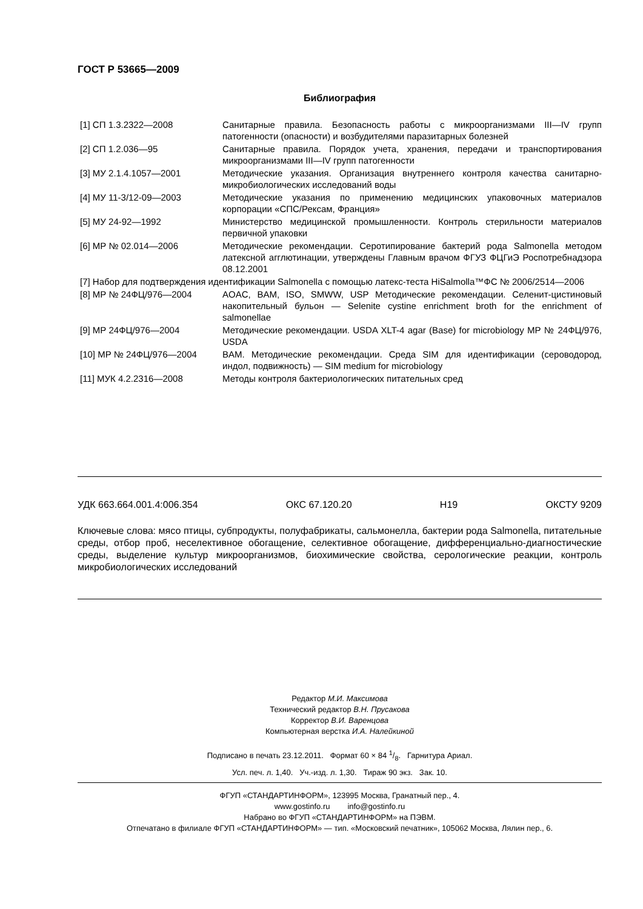ГОСТ Р 53665—2009
Библиография
| [1] СП 1.3.2322—2008 | Санитарные правила. Безопасность работы с микроорганизмами III—IV групп патогенности (опасности) и возбудителями паразитарных болезней |
| [2] СП 1.2.036—95 | Санитарные правила. Порядок учета, хранения, передачи и транспортирования микроорганизмами III—IV групп патогенности |
| [3] МУ 2.1.4.1057—2001 | Методические указания. Организация внутреннего контроля качества санитарно-микробиологических исследований воды |
| [4] МУ 11-3/12-09—2003 | Методические указания по применению медицинских упаковочных материалов корпорации «СПС/Рексам, Франция» |
| [5] МУ 24-92—1992 | Министерство медицинской промышленности. Контроль стерильности материалов первичной упаковки |
| [6] МР № 02.014—2006 | Методические рекомендации. Серотипирование бактерий рода Salmonella методом латексной агглютинации, утверждены Главным врачом ФГУЗ ФЦГиЭ Роспотребнадзора 08.12.2001 |
| [7] Набор для подтверждения идентификации Salmonella с помощью латекс-теста HiSalmolla™ФС № 2006/2514—2006 | |
| [8] МР № 24ФЦ/976—2004 | AOAC, BAM, ISO, SMWW, USP Методические рекомендации. Селенит-цистиновый накопительный бульон — Selenite cystine enrichment broth for the enrichment of salmonellae |
| [9] МР 24ФЦ/976—2004 | Методические рекомендации. USDA XLT-4 agar (Base) for microbiology МР № 24ФЦ/976, USDA |
| [10] МР № 24ФЦ/976—2004 | BAM. Методические рекомендации. Среда SIM для идентификации (сероводород, индол, подвижность) — SIM medium for microbiology |
| [11] МУК 4.2.2316—2008 | Методы контроля бактериологических питательных сред |
УДК 663.664.001.4:006.354 ОКС 67.120.20 Н19 ОКСТУ 9209
Ключевые слова: мясо птицы, субпродукты, полуфабрикаты, сальмонелла, бактерии рода Salmonella, питательные среды, отбор проб, неселективное обогащение, селективное обогащение, дифференциально-диагностические среды, выделение культур микроорганизмов, биохимические свойства, серологические реакции, контроль микробиологических исследований
Редактор М.И. Максимова
Технический редактор В.Н. Прусакова
Корректор В.И. Варенцова
Компьютерная верстка И.А. Налейкиной
Подписано в печать 23.12.2011. Формат 60 × 84 1/8. Гарнитура Ариал.
Усл. печ. л. 1,40. Уч.-изд. л. 1,30. Тираж 90 экз. Зак. 10.
ФГУП «СТАНДАРТИНФОРМ», 123995 Москва, Гранатный пер., 4.
www.gostinfo.ru info@gostinfo.ru
Набрано во ФГУП «СТАНДАРТИНФОРМ» на ПЭВМ.
Отпечатано в филиале ФГУП «СТАНДАРТИНФОРМ» — тип. «Московский печатник», 105062 Москва, Лялин пер., 6.